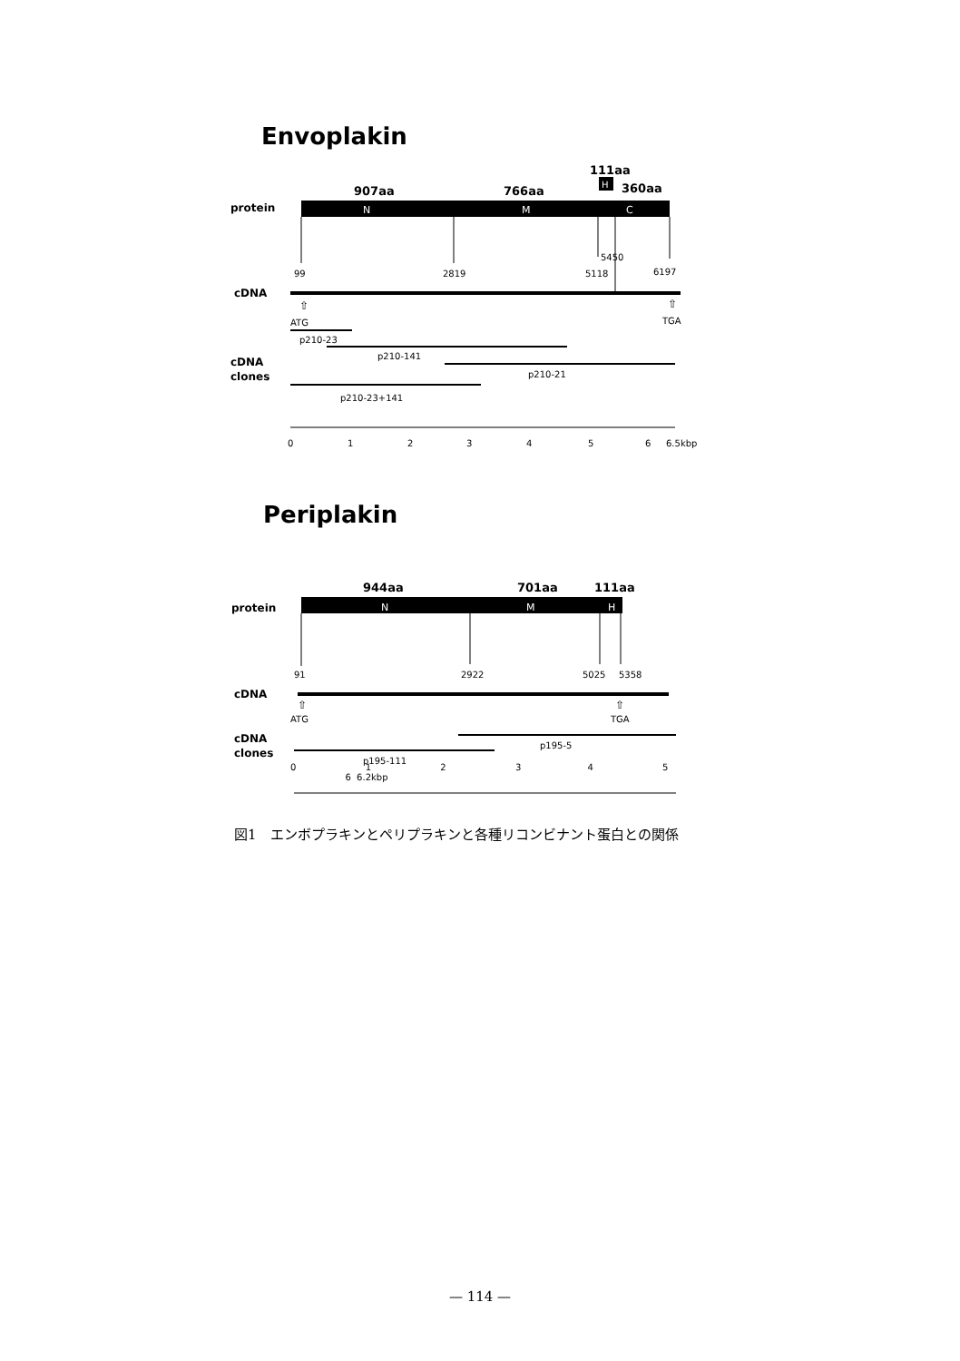Envoplakin
111aa
H
907aa
766aa
360aa
protein
N
M
C
5450
99
2819
5118
6197
cDNA
⇧
⇧
ATG
TGA
p210-23
p210-141
cDNA
clones
p210-21
p210-23+141
0
1
2
3
4
5
6
6.5kbp
Periplakin
944aa
701aa
111aa
protein
N
M
H
91
2922
5025
5358
cDNA
⇧
⇧
ATG
TGA
cDNA
clones
p195-5
p195-111
0 1 2 3 4 5 6 6.2kbp
図1　エンボプラキンとペリプラキンと各種リコンビナント蛋白との関係
— 114 —